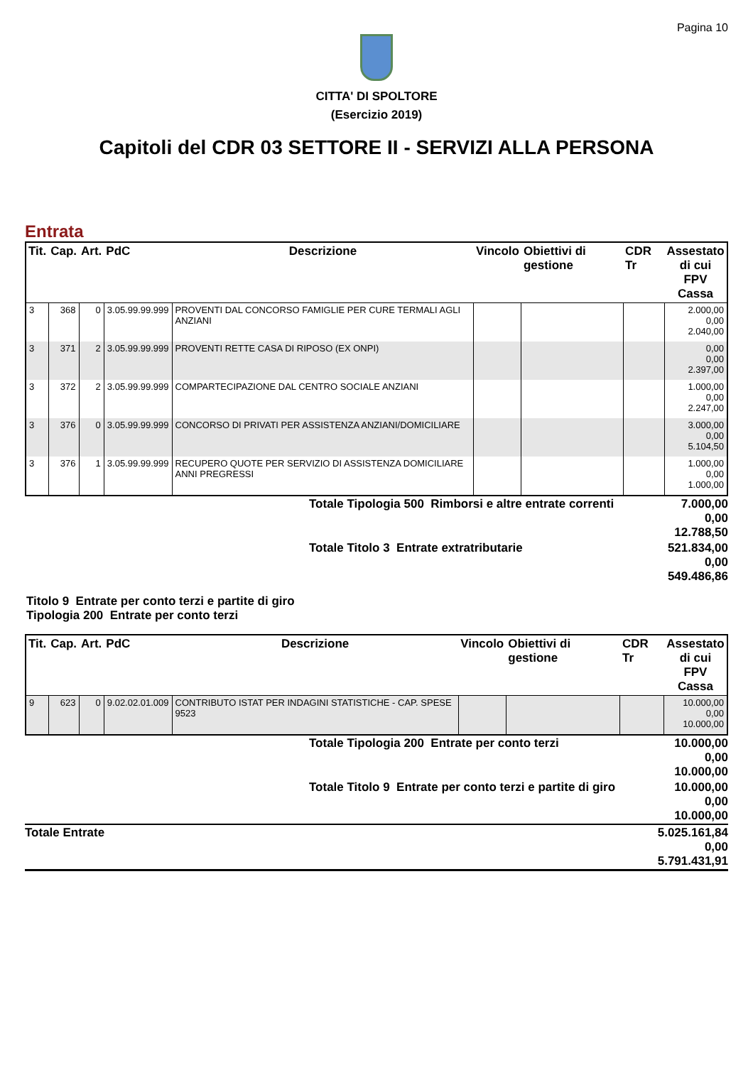Pagina 10
CITTA' DI SPOLTORE
(Esercizio 2019)
Capitoli del CDR 03 SETTORE II - SERVIZI ALLA PERSONA
Entrata
| Tit. | Cap. | Art. | PdC | Descrizione | Vincolo | Obiettivi di gestione | CDR Tr | Assestato di cui FPV Cassa |
| --- | --- | --- | --- | --- | --- | --- | --- | --- |
| 3 | 368 | 0 | 3.05.99.99.999 | PROVENTI DAL CONCORSO FAMIGLIE PER CURE TERMALI AGLI ANZIANI | | | | 2.000,00 0,00 2.040,00 |
| 3 | 371 | 2 | 3.05.99.99.999 | PROVENTI RETTE CASA DI RIPOSO (EX ONPI) | | | | 0,00 0,00 2.397,00 |
| 3 | 372 | 2 | 3.05.99.99.999 | COMPARTECIPAZIONE DAL CENTRO SOCIALE ANZIANI | | | | 1.000,00 0,00 2.247,00 |
| 3 | 376 | 0 | 3.05.99.99.999 | CONCORSO DI PRIVATI PER ASSISTENZA ANZIANI/DOMICILIARE | | | | 3.000,00 0,00 5.104,50 |
| 3 | 376 | 1 | 3.05.99.99.999 | RECUPERO QUOTE PER SERVIZIO DI ASSISTENZA DOMICILIARE ANNI PREGRESSI | | | | 1.000,00 0,00 1.000,00 |
| | Totale Tipologia 500 Rimborsi e altre entrate correnti | 7.000,00 0,00 12.788,50 |
| | Totale Titolo 3 Entrate extratributarie | 521.834,00 0,00 549.486,86 |
Titolo 9 Entrate per conto terzi e partite di giro
Tipologia 200 Entrate per conto terzi
| Tit. | Cap. | Art. | PdC | Descrizione | Vincolo | Obiettivi di gestione | CDR Tr | Assestato di cui FPV Cassa |
| --- | --- | --- | --- | --- | --- | --- | --- | --- |
| 9 | 623 | 0 | 9.02.02.01.009 | CONTRIBUTO ISTAT PER INDAGINI STATISTICHE - CAP. SPESE 9523 | | | | 10.000,00 0,00 10.000,00 |
| | Totale Tipologia 200 Entrate per conto terzi | 10.000,00 0,00 10.000,00 |
| | Totale Titolo 9 Entrate per conto terzi e partite di giro | 10.000,00 0,00 10.000,00 |
| Totale Entrate | 5.025.161,84 0,00 5.791.431,91 |